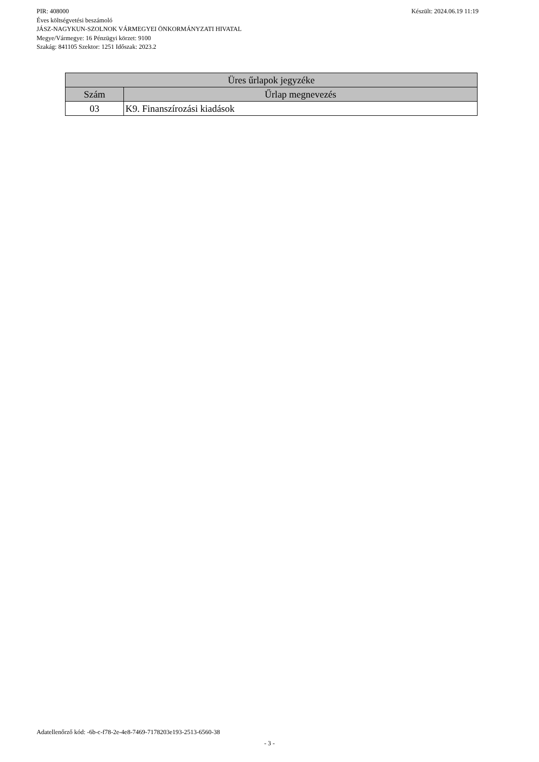Készült: 2024.06.19 11:19 PIR: 408000
Éves költségvetési beszámoló
JÁSZ-NAGYKUN-SZOLNOK VÁRMEGYEI ÖNKORMÁNYZATI HIVATAL
Megye/Vármegye: 16 Pénzügyi körzet: 9100
Szakág: 841105 Szektor: 1251 Időszak: 2023.2
| Üres űrlapok jegyzéke | |
| --- | --- |
| Szám | Űrlap megnevezés |
| 03 | K9. Finanszírozási kiadások |
Adatellenőrző kód: -6b-c-f78-2e-4e8-7469-7178203e193-2513-6560-38
- 3 -